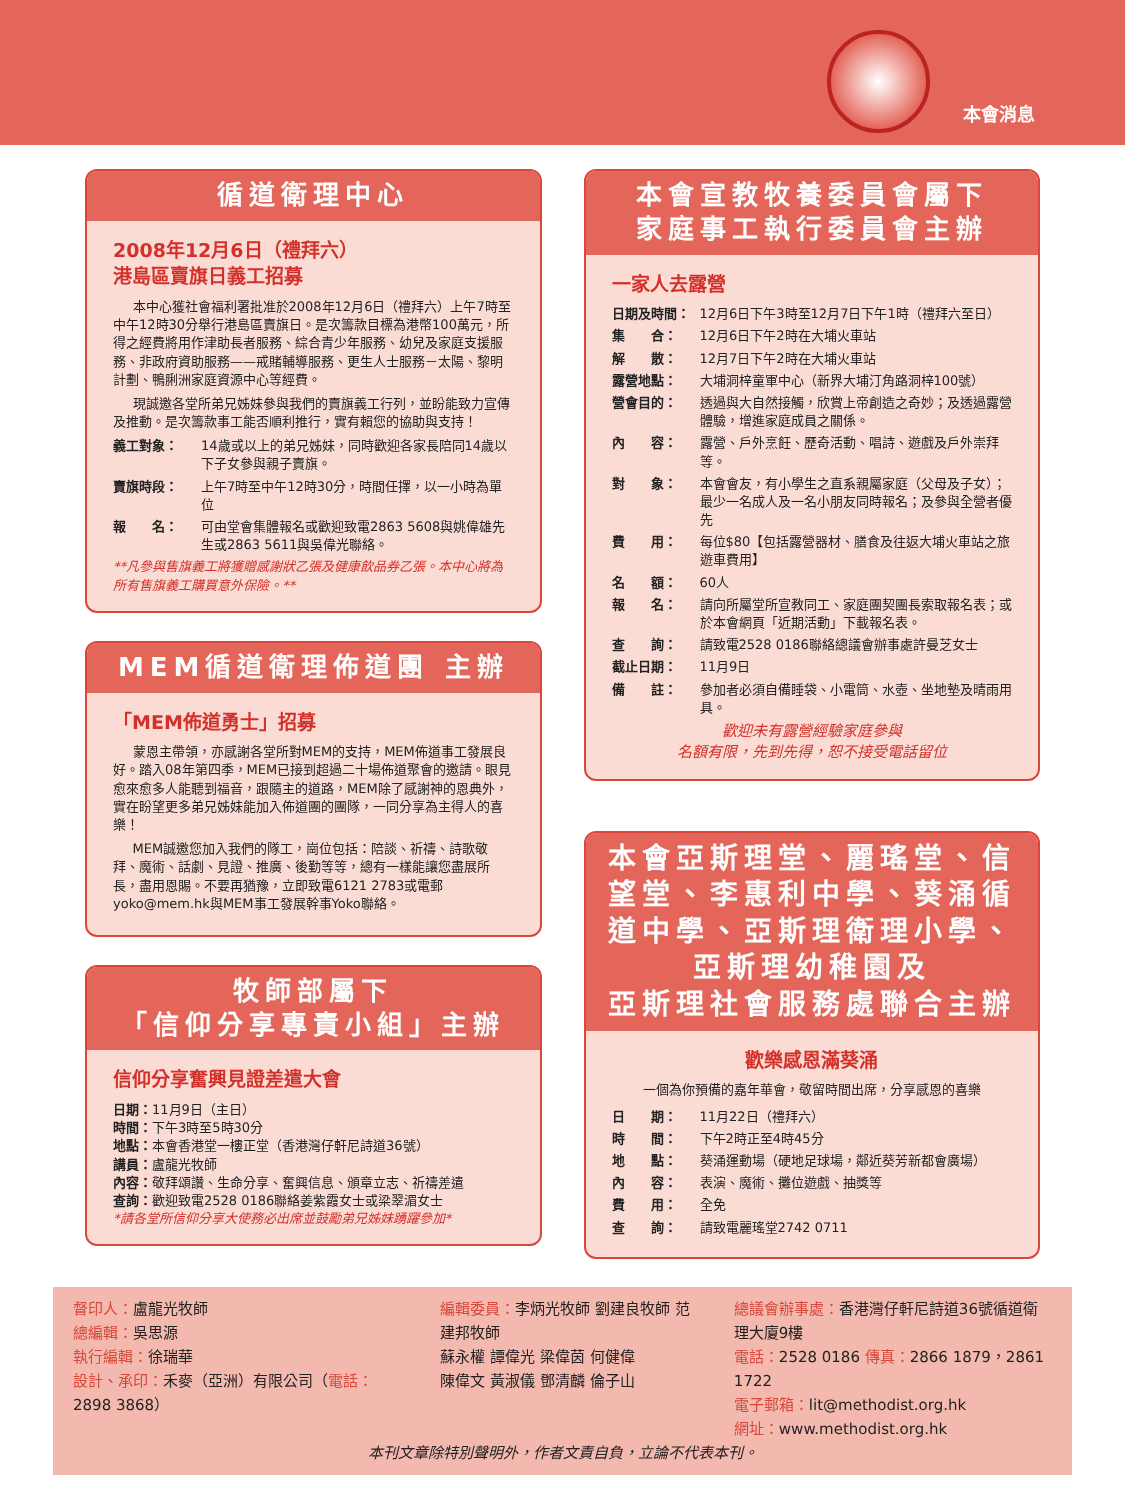本會消息
循道衛理中心
2008年12月6日（禮拜六）
港島區賣旗日義工招募
本中心獲社會福利署批准於2008年12月6日（禮拜六）上午7時至中午12時30分舉行港島區賣旗日。是次籌款目標為港幣100萬元，所得之經費將用作津助長者服務、綜合青少年服務、幼兒及家庭支援服務、非政府資助服務——戒賭輔導服務、更生人士服務－太陽、黎明計劃、鴨脷洲家庭資源中心等經費。
現誠邀各堂所弟兄姊妹參與我們的賣旗義工行列，並盼能致力宣傳及推動。是次籌款事工能否順利推行，實有賴您的協助與支持！
義工對象： 14歲或以上的弟兄姊妹，同時歡迎各家長陪同14歲以下子女參與親子賣旗。
賣旗時段： 上午7時至中午12時30分，時間任擇，以一小時為單位
報　　名： 可由堂會集體報名或歡迎致電2863 5608與姚偉雄先生或2863 5611與吳偉光聯絡。
**凡參與售旗義工將獲贈感謝狀乙張及健康飲品券乙張。本中心將為所有售旗義工購買意外保險。**
MEM循道衛理佈道團 主辦
「MEM佈道勇士」招募
蒙恩主帶領，亦感謝各堂所對MEM的支持，MEM佈道事工發展良好。踏入08年第四季，MEM已接到超過二十場佈道聚會的邀請。眼見愈來愈多人能聽到福音，跟隨主的道路，MEM除了感謝神的恩典外，實在盼望更多弟兄姊妹能加入佈道團的團隊，一同分享為主得人的喜樂！
MEM誠邀您加入我們的隊工，崗位包括：陪談、祈禱、詩歌敬拜、魔術、話劇、見證、推廣、後勤等等，總有一樣能讓您盡展所長，盡用恩賜。不要再猶豫，立即致電6121 2783或電郵yoko@mem.hk與MEM事工發展幹事Yoko聯絡。
牧師部屬下
「信仰分享專責小組」主辦
信仰分享奮興見證差遣大會
日期：11月9日（主日）
時間：下午3時至5時30分
地點：本會香港堂一樓正堂（香港灣仔軒尼詩道36號）
講員：盧龍光牧師
內容：敬拜頌讚、生命分享、奮興信息、頒章立志、祈禱差遣
查詢：歡迎致電2528 0186聯絡姜紫霞女士或梁翠湄女士
*請各堂所信仰分享大使務必出席並鼓勵弟兄姊妹踴躍參加*
本會宣教牧養委員會屬下
家庭事工執行委員會主辦
一家人去露營
日期及時間： 12月6日下午3時至12月7日下午1時（禮拜六至日）
集　　合： 12月6日下午2時在大埔火車站
解　　散： 12月7日下午2時在大埔火車站
露營地點： 大埔洞梓童軍中心（新界大埔汀角路洞梓100號）
營會目的： 透過與大自然接觸，欣賞上帝創造之奇妙；及透過露營體驗，增進家庭成員之關係。
內　　容： 露營、戶外烹飪、歷奇活動、唱詩、遊戲及戶外崇拜等。
對　　象： 本會會友，有小學生之直系親屬家庭（父母及子女）；最少一名成人及一名小朋友同時報名；及參與全營者優先
費　　用： 每位$80【包括露營器材、膳食及往返大埔火車站之旅遊車費用】
名　　額： 60人
報　　名： 請向所屬堂所宣教同工、家庭團契團長索取報名表；或於本會網頁「近期活動」下載報名表。
查　　詢： 請致電2528 0186聯絡總議會辦事處許曼芝女士
截止日期： 11月9日
備　　註： 參加者必須自備睡袋、小電筒、水壺、坐地墊及晴雨用具。
歡迎未有露營經驗家庭參與
名額有限，先到先得，恕不接受電話留位
本會亞斯理堂、麗瑤堂、信望堂、李惠利中學、葵涌循道中學、亞斯理衛理小學、亞斯理幼稚園及
亞斯理社會服務處聯合主辦
歡樂感恩滿葵涌
一個為你預備的嘉年華會，敬留時間出席，分享感恩的喜樂
日　　期： 11月22日（禮拜六）
時　　間： 下午2時正至4時45分
地　　點： 葵涌運動場（硬地足球場，鄰近葵芳新都會廣場）
內　　容： 表演、魔術、攤位遊戲、抽獎等
費　　用： 全免
查　　詢： 請致電麗瑤堂2742 0711
督印人：盧龍光牧師
總編輯：吳思源
執行編輯：徐瑞華
設計、承印：禾麥（亞洲）有限公司（電話：2898 3868）
編輯委員：李炳光牧師 劉建良牧師 范建邦牧師
蘇永權 譚偉光 梁偉茵 何健偉
陳偉文 黃淑儀 鄧清麟 倫子山
總議會辦事處：香港灣仔軒尼詩道36號循道衛理大廈9樓
電話：2528 0186 傳真：2866 1879，2861 1722
電子郵箱：lit@methodist.org.hk
網址：www.methodist.org.hk
本刊文章除特別聲明外，作者文責自負，立論不代表本刊。